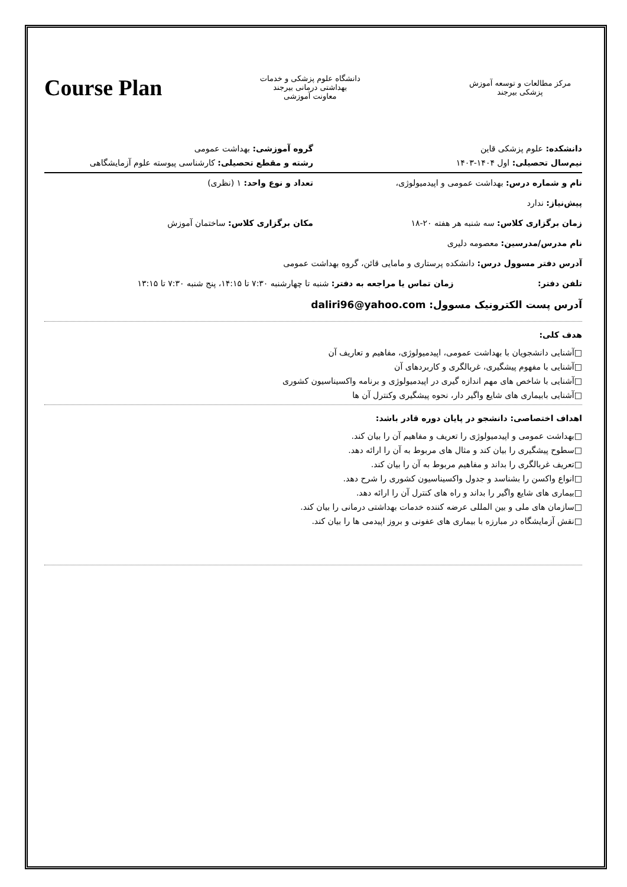Course Plan
دانشگاه علوم پزشکی و خدمات بهداشتی درمانی بیرجند
معاونت آموزشی
مرکز مطالعات و توسعه آموزش پزشکی بیرجند
دانشکده: علوم پزشکی قاین گروه آموزشی: بهداشت عمومی
نیم‌سال تحصیلی: اول ۱۴۰۴-۱۴۰۳ رشته و مقطع تحصیلی: کارشناسی پیوسته علوم آزمایشگاهی
نام و شماره درس: بهداشت عمومی و اپیدمیولوژی، تعداد و نوع واحد: ۱ (نظری)
پیش‌نیاز: ندارد
زمان برگزاری کلاس: سه شنبه هر هفته ۲۰-۱۸ مکان برگزاری کلاس: ساختمان آموزش
نام مدرس/مدرسین: معصومه دلیری
آدرس دفتر مسوول درس: دانشکده پرستاری و مامایی قائن، گروه بهداشت عمومی
تلفن دفتر: زمان تماس یا مراجعه به دفتر: شنبه تا چهارشنبه ۷:۳۰ تا ۱۴:۱۵، پنج شنبه ۷:۳۰ تا ۱۳:۱۵
آدرس پست الکترونیک مسوول: daliri96@yahoo.com
هدف کلی:
□آشنایی دانشجویان با بهداشت عمومی، اپیدمیولوژی، مفاهیم و تعاریف آن
□آشنایی با مفهوم پیشگیری، غربالگری و کاربردهای آن
□آشنایی با شاخص های مهم اندازه گیری در اپیدمیولوژی و برنامه واکسیناسیون کشوری
□آشنایی بابیماری های شایع واگیر دار، نحوه پیشگیری وکنترل آن ها
اهداف اختصاصی: دانشجو در پایان دوره قادر باشد:
□بهداشت عمومی و اپیدمیولوژی را تعریف و مفاهیم آن را بیان کند.
□سطوح پیشگیری را بیان کند و مثال های مربوط به آن را ارائه دهد.
□تعریف غربالگری را بداند و مفاهیم مربوط به آن را بیان کند.
□انواع واکسن را بشناسد و جدول واکسیناسیون کشوری را شرح دهد.
□بیماری های شایع واگیر را بداند و راه های کنترل آن را ارائه دهد.
□سازمان های ملی و بین المللی عرضه کننده خدمات بهداشتی درمانی را بیان کند.
□نقش آزمایشگاه در مبارزه با بیماری های عفونی و بروز اپیدمی ها را بیان کند.